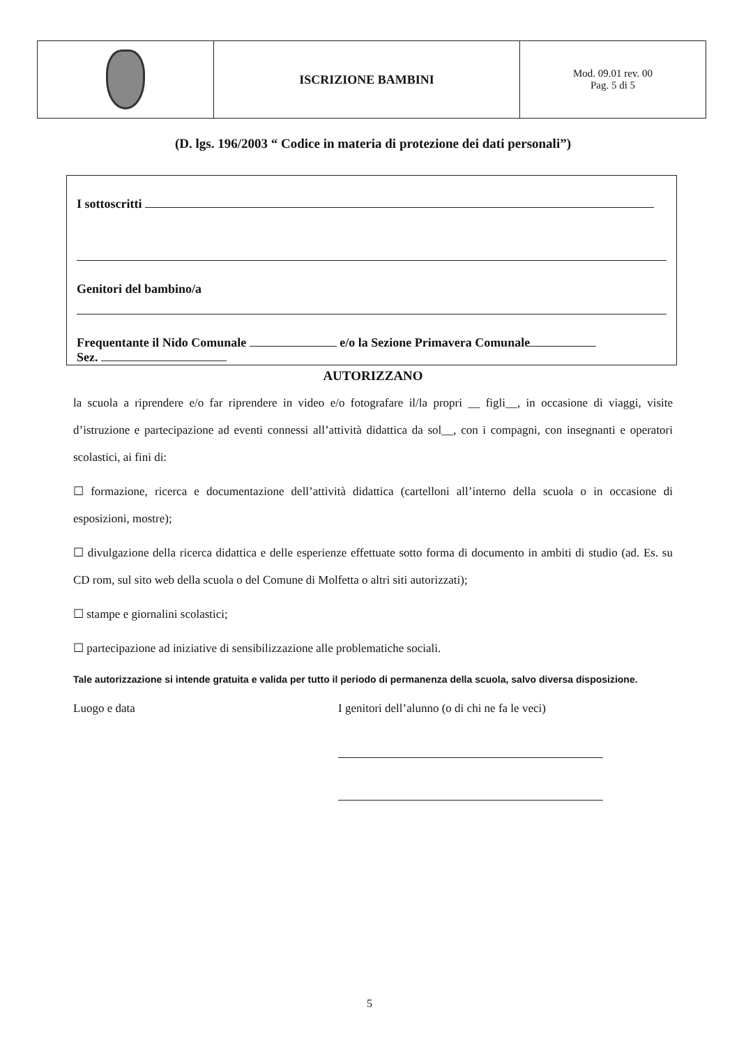| | ISCRIZIONE BAMBINI | Mod. 09.01 rev. 00 Pag. 5 di 5 |
(D. lgs. 196/2003 “ Codice in materia di protezione dei dati personali”)
I sottoscritti
Genitori del bambino/a
Frequentante il Nido Comunale e/o la Sezione Primavera Comunale
Sez.
AUTORIZZANO
la scuola a riprendere e/o far riprendere in video e/o fotografare il/la propri __ figli__, in occasione di viaggi, visite d’istruzione e partecipazione ad eventi connessi all’attività didattica da sol__, con i compagni, con insegnanti e operatori scolastici, ai fini di:
☐ formazione, ricerca e documentazione dell’attività didattica (cartelloni all’interno della scuola o in occasione di esposizioni, mostre);
☐ divulgazione della ricerca didattica e delle esperienze effettuate sotto forma di documento in ambiti di studio (ad. Es. su CD rom, sul sito web della scuola o del Comune di Molfetta o altri siti autorizzati);
☐ stampe e giornalini scolastici;
☐ partecipazione ad iniziative di sensibilizzazione alle problematiche sociali.
Tale autorizzazione si intende gratuita e valida per tutto il periodo di permanenza della scuola, salvo diversa disposizione.
Luogo e data I genitori dell’alunno (o di chi ne fa le veci)
5